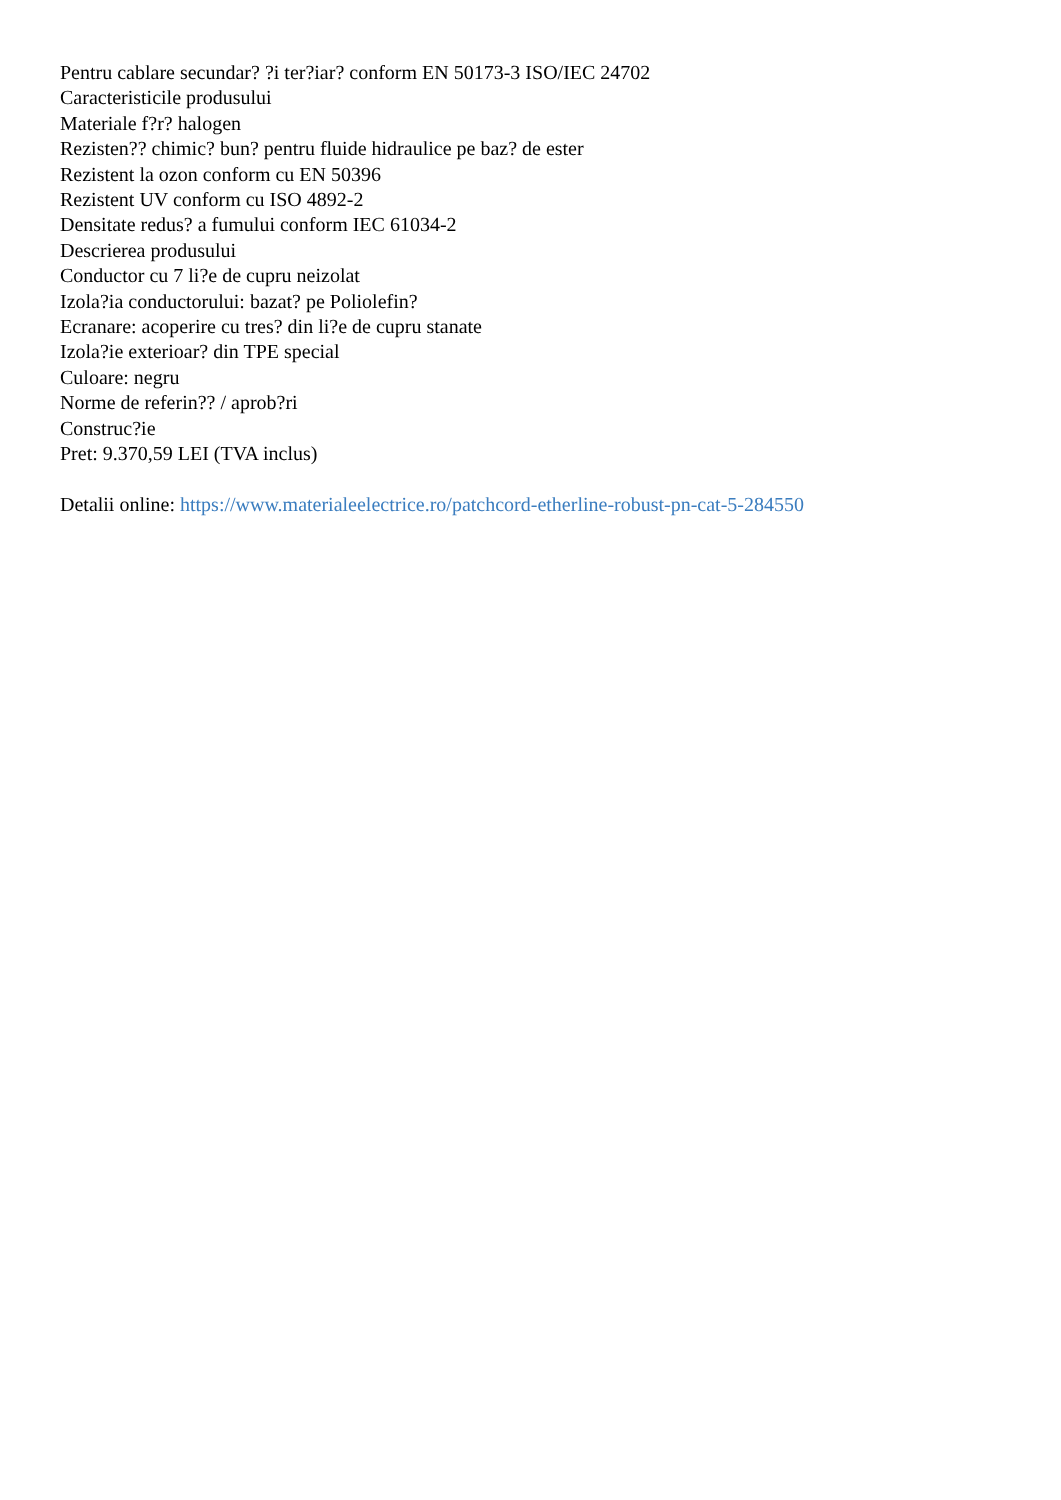Pentru cablare secundar? ?i ter?iar? conform EN 50173-3 ISO/IEC 24702
Caracteristicile produsului
Materiale f?r? halogen
Rezisten?? chimic? bun? pentru fluide hidraulice pe baz? de ester
Rezistent la ozon conform cu EN 50396
Rezistent UV conform cu ISO 4892-2
Densitate redus? a fumului conform IEC 61034-2
Descrierea produsului
Conductor cu 7 li?e de cupru neizolat
Izola?ia conductorului: bazat? pe Poliolefin?
Ecranare: acoperire cu tres? din li?e de cupru stanate
Izola?ie exterioar? din TPE special
Culoare: negru
Norme de referin?? / aprob?ri
Construc?ie
Pret: 9.370,59 LEI (TVA inclus)
Detalii online: https://www.materialeelectrice.ro/patchcord-etherline-robust-pn-cat-5-284550